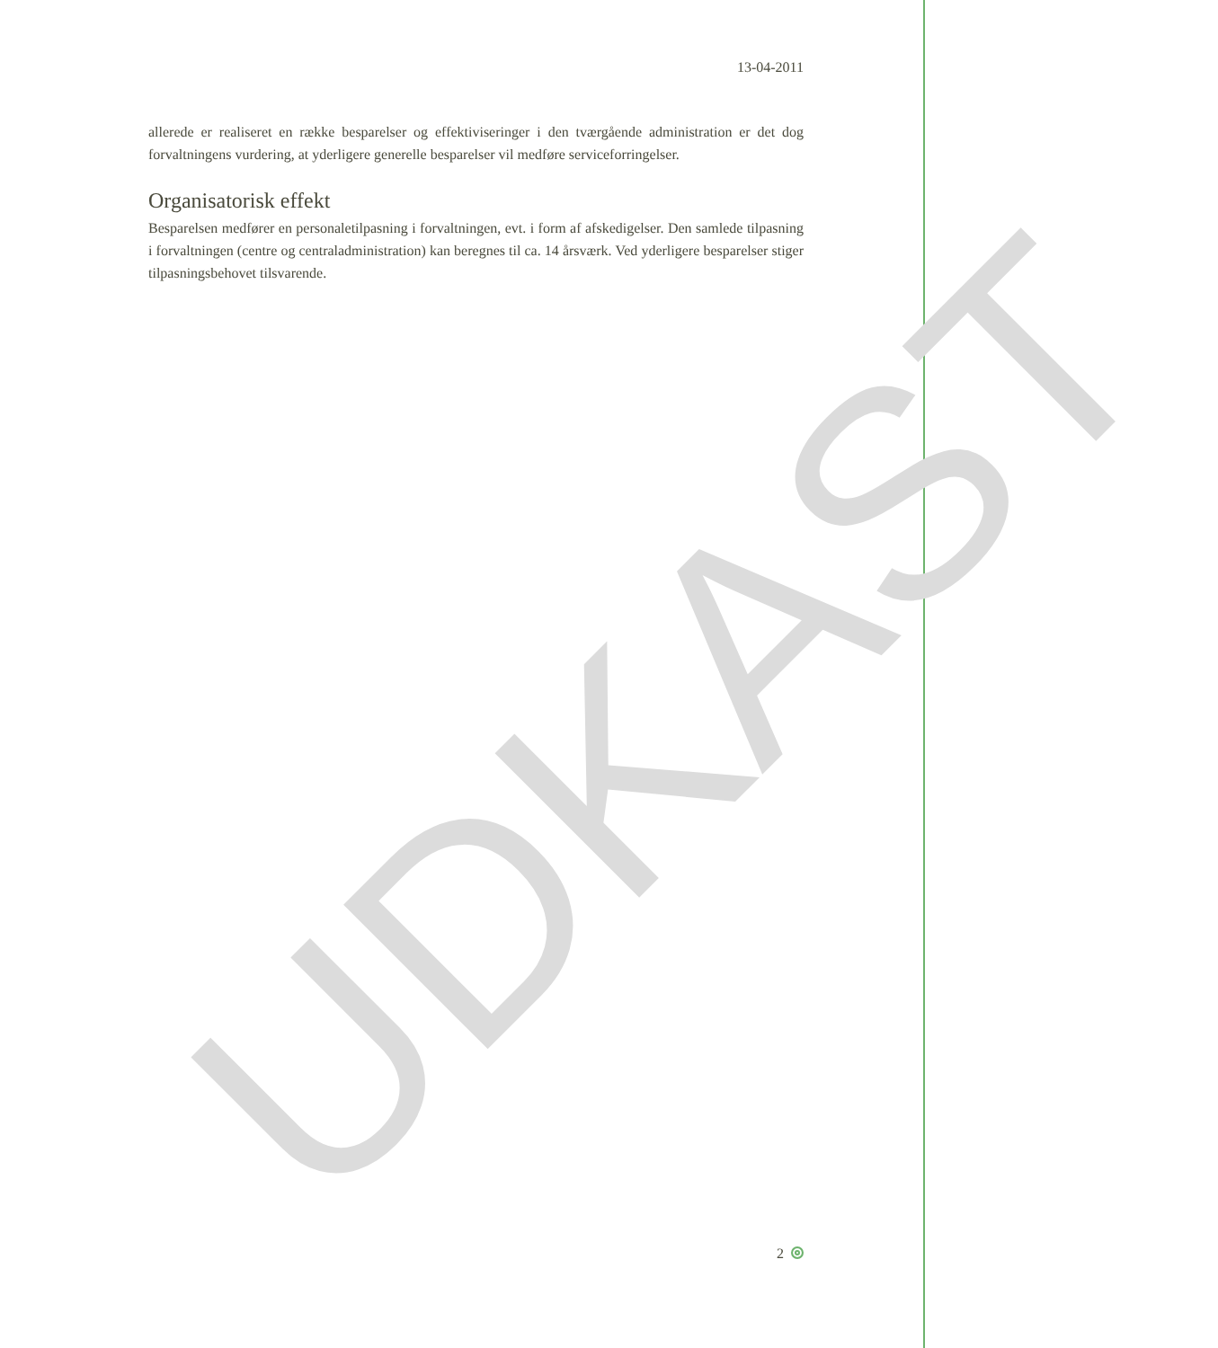UDKAST
13-04-2011
allerede er realiseret en række besparelser og effektiviseringer i den tværgående administration er det dog forvaltningens vurdering, at yderligere generelle besparelser vil medføre serviceforringelser.
Organisatorisk effekt
Besparelsen medfører en personaletilpasning i forvaltningen, evt. i form af afskedigelser. Den samlede tilpasning i forvaltningen (centre og centraladministration) kan beregnes til ca. 14 årsværk. Ved yderligere besparelser stiger tilpasningsbehovet tilsvarende.
2